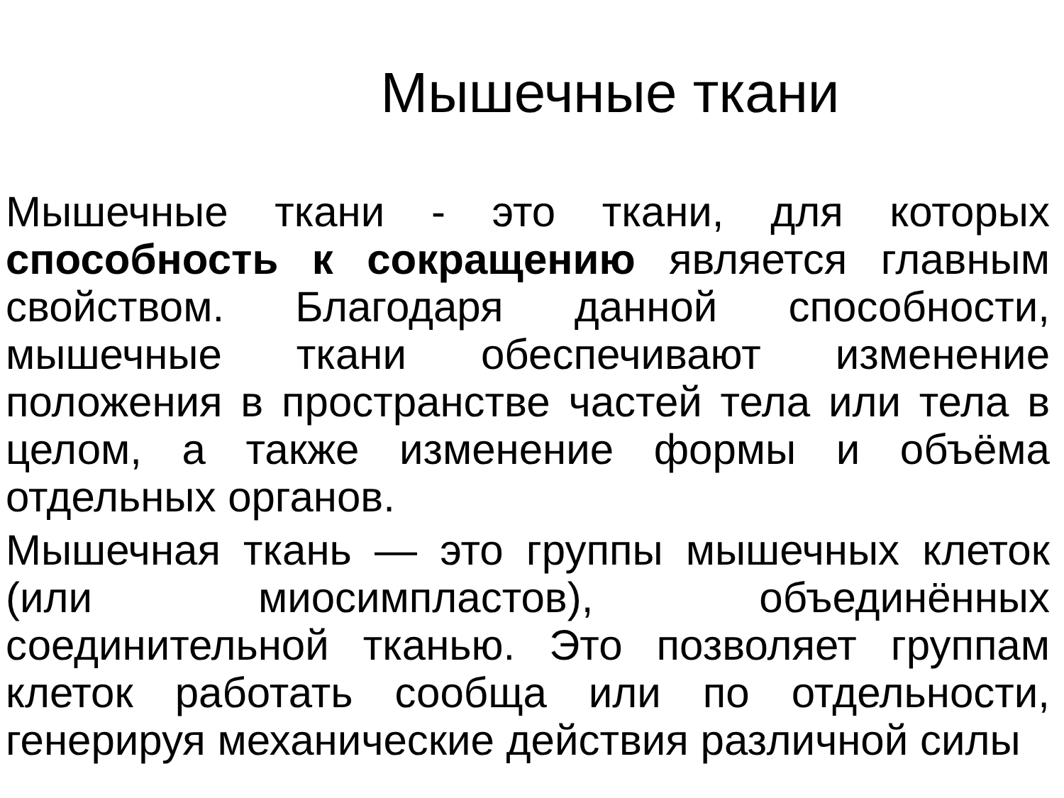Мышечные ткани
Мышечные ткани - это ткани, для которых способность к сокращению является главным свойством. Благодаря данной способности, мышечные ткани обеспечивают изменение положения в пространстве частей тела или тела в целом, а также изменение формы и объёма отдельных органов.
Мышечная ткань — это группы мышечных клеток (или миосимпластов), объединённых соединительной тканью. Это позволяет группам клеток работать сообща или по отдельности, генерируя механические действия различной силы